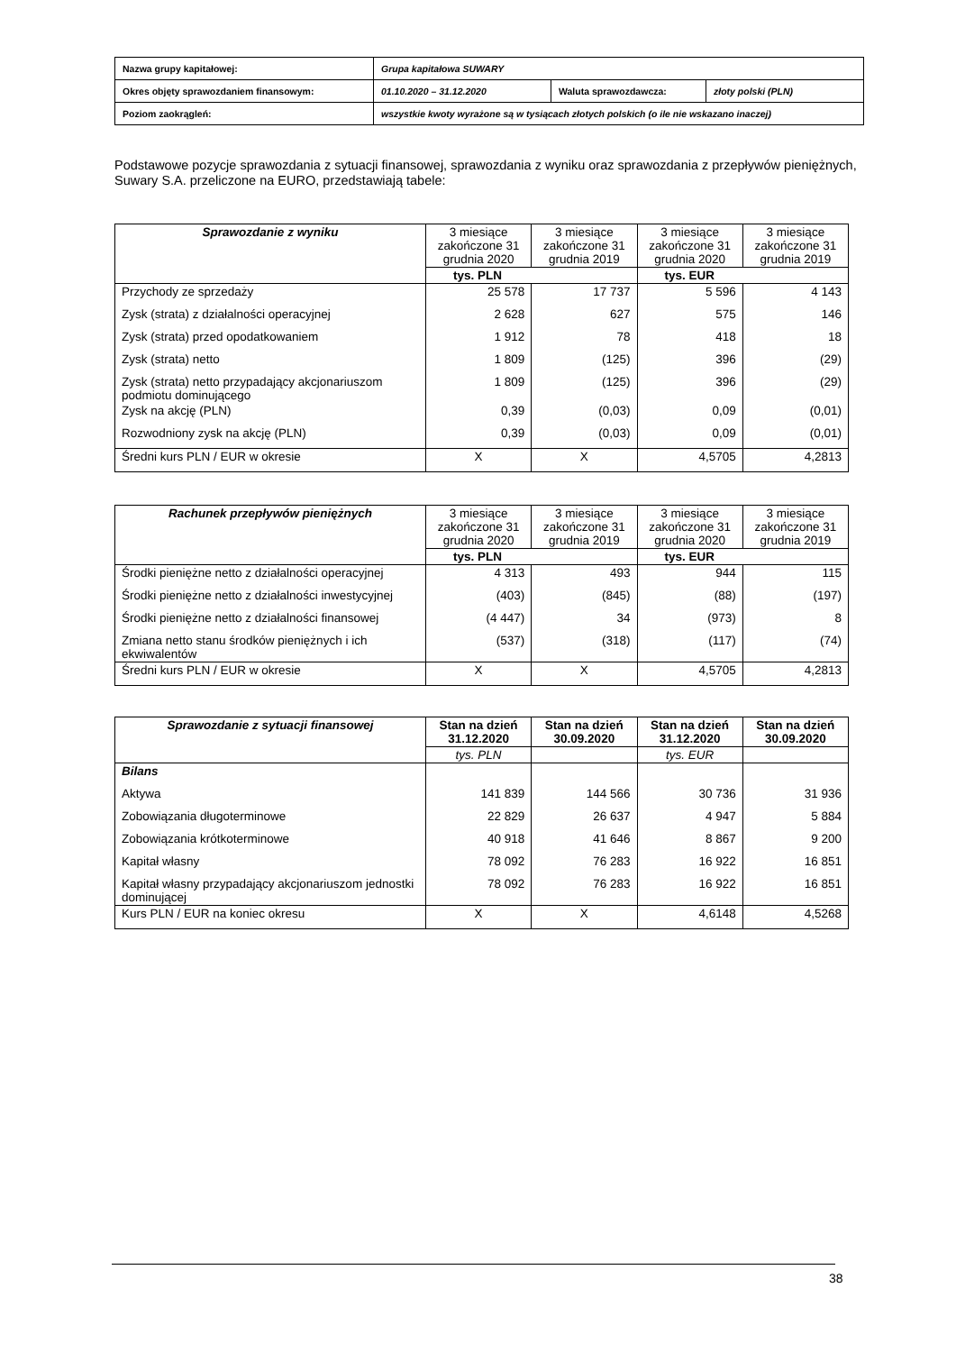| Nazwa grupy kapitałowej: | Grupa kapitałowa SUWARY | | |
| Okres objęty sprawozdaniem finansowym: | 01.10.2020 – 31.12.2020 | Waluta sprawozdawcza: | złoty polski (PLN) |
| Poziom zaokrągleń: | wszystkie kwoty wyrażone są w tysiącach złotych polskich (o ile nie wskazano inaczej) | | |
Podstawowe pozycje sprawozdania z sytuacji finansowej, sprawozdania z wyniku oraz sprawozdania z przepływów pieniężnych, Suwary S.A. przeliczone na EURO, przedstawiają tabele:
| Sprawozdanie z wyniku | 3 miesiące zakończone 31 grudnia 2020 | 3 miesiące zakończone 31 grudnia 2019 | 3 miesiące zakończone 31 grudnia 2020 | 3 miesiące zakończone 31 grudnia 2019 |
| --- | --- | --- | --- | --- |
| | tys. PLN | | tys. EUR | |
| Przychody ze sprzedaży | 25 578 | 17 737 | 5 596 | 4 143 |
| Zysk (strata) z działalności operacyjnej | 2 628 | 627 | 575 | 146 |
| Zysk (strata) przed opodatkowaniem | 1 912 | 78 | 418 | 18 |
| Zysk (strata) netto | 1 809 | (125) | 396 | (29) |
| Zysk (strata) netto przypadający akcjonariuszom podmiotu dominującego | 1 809 | (125) | 396 | (29) |
| Zysk na akcję (PLN) | 0,39 | (0,03) | 0,09 | (0,01) |
| Rozwodniony zysk na akcję (PLN) | 0,39 | (0,03) | 0,09 | (0,01) |
| Średni kurs PLN / EUR w okresie | X | X | 4,5705 | 4,2813 |
| Rachunek przepływów pieniężnych | 3 miesiące zakończone 31 grudnia 2020 | 3 miesiące zakończone 31 grudnia 2019 | 3 miesiące zakończone 31 grudnia 2020 | 3 miesiące zakończone 31 grudnia 2019 |
| --- | --- | --- | --- | --- |
| | tys. PLN | | tys. EUR | |
| Środki pieniężne netto z działalności operacyjnej | 4 313 | 493 | 944 | 115 |
| Środki pieniężne netto z działalności inwestycyjnej | (403) | (845) | (88) | (197) |
| Środki pieniężne netto z działalności finansowej | (4 447) | 34 | (973) | 8 |
| Zmiana netto stanu środków pieniężnych i ich ekwiwalentów | (537) | (318) | (117) | (74) |
| Średni kurs PLN / EUR w okresie | X | X | 4,5705 | 4,2813 |
| Sprawozdanie z sytuacji finansowej | Stan na dzień 31.12.2020 | Stan na dzień 30.09.2020 | Stan na dzień 31.12.2020 | Stan na dzień 30.09.2020 |
| --- | --- | --- | --- | --- |
| | tys. PLN | | tys. EUR | |
| Bilans | | | | |
| Aktywa | 141 839 | 144 566 | 30 736 | 31 936 |
| Zobowiązania długoterminowe | 22 829 | 26 637 | 4 947 | 5 884 |
| Zobowiązania krótkoterminowe | 40 918 | 41 646 | 8 867 | 9 200 |
| Kapitał własny | 78 092 | 76 283 | 16 922 | 16 851 |
| Kapitał własny przypadający akcjonariuszom jednostki dominującej | 78 092 | 76 283 | 16 922 | 16 851 |
| Kurs PLN / EUR na koniec okresu | X | X | 4,6148 | 4,5268 |
38